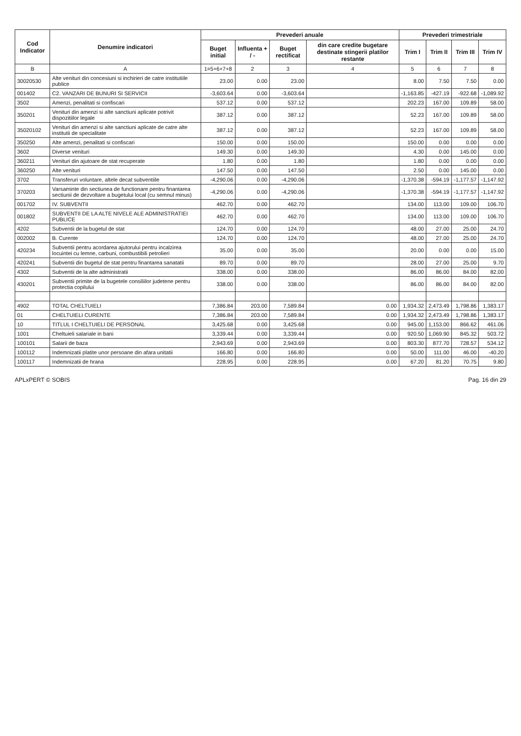| Cod Indicator | Denumire indicatori | Prevederi anuale | | | | Prevederi trimestriale | | | |
| --- | --- | --- | --- | --- | --- | --- | --- | --- | --- |
| | | Buget initial | Influenta + / - | Buget rectificat | din care credite bugetare destinate stingerii platilor restante | Trim I | Trim II | Trim III | Trim IV |
| B | A | 1=5+6+7+8 | 2 | 3 | 4 | 5 | 6 | 7 | 8 |
| 30020530 | Alte venituri din concesiuni si inchirieri de catre institutiile publice | 23.00 | 0.00 | 23.00 | | 8.00 | 7.50 | 7.50 | 0.00 |
| 001402 | C2. VANZARI DE BUNURI SI SERVICII | -3,603.64 | 0.00 | -3,603.64 | | -1,163.85 | -427.19 | -922.68 | -1,089.92 |
| 3502 | Amenzi, penalitati si confiscari | 537.12 | 0.00 | 537.12 | | 202.23 | 167.00 | 109.89 | 58.00 |
| 350201 | Venituri din amenzi si alte sanctiuni aplicate potrivit dispozitiilor legale | 387.12 | 0.00 | 387.12 | | 52.23 | 167.00 | 109.89 | 58.00 |
| 35020102 | Venituri din amenzi si alte sanctiuni aplicate de catre alte institutii de specialitate | 387.12 | 0.00 | 387.12 | | 52.23 | 167.00 | 109.89 | 58.00 |
| 350250 | Alte amenzi, penalitati si confiscari | 150.00 | 0.00 | 150.00 | | 150.00 | 0.00 | 0.00 | 0.00 |
| 3602 | Diverse venituri | 149.30 | 0.00 | 149.30 | | 4.30 | 0.00 | 145.00 | 0.00 |
| 360211 | Venituri din ajutoare de stat recuperate | 1.80 | 0.00 | 1.80 | | 1.80 | 0.00 | 0.00 | 0.00 |
| 360250 | Alte venituri | 147.50 | 0.00 | 147.50 | | 2.50 | 0.00 | 145.00 | 0.00 |
| 3702 | Transferuri voluntare, altele decat subventiile | -4,290.06 | 0.00 | -4,290.06 | | -1,370.38 | -594.19 | -1,177.57 | -1,147.92 |
| 370203 | Varsaminte din sectiunea de functionare pentru finantarea sectiunii de dezvoltare a bugetului local (cu semnul minus) | -4,290.06 | 0.00 | -4,290.06 | | -1,370.38 | -594.19 | -1,177.57 | -1,147.92 |
| 001702 | IV. SUBVENTII | 462.70 | 0.00 | 462.70 | | 134.00 | 113.00 | 109.00 | 106.70 |
| 001802 | SUBVENTII DE LA ALTE NIVELE ALE ADMINISTRATIEI PUBLICE | 462.70 | 0.00 | 462.70 | | 134.00 | 113.00 | 109.00 | 106.70 |
| 4202 | Subventii de la bugetul de stat | 124.70 | 0.00 | 124.70 | | 48.00 | 27.00 | 25.00 | 24.70 |
| 002002 | B. Curente | 124.70 | 0.00 | 124.70 | | 48.00 | 27.00 | 25.00 | 24.70 |
| 420234 | Subventii pentru acordarea ajutorului pentru incalzirea locuintei cu lemne, carbuni, combustibili petrolieri | 35.00 | 0.00 | 35.00 | | 20.00 | 0.00 | 0.00 | 15.00 |
| 420241 | Subventii din bugetul de stat pentru finantarea sanatatii | 89.70 | 0.00 | 89.70 | | 28.00 | 27.00 | 25.00 | 9.70 |
| 4302 | Subventii de la alte administratii | 338.00 | 0.00 | 338.00 | | 86.00 | 86.00 | 84.00 | 82.00 |
| 430201 | Subventii primite de la bugetele consiliilor judetene pentru protectia copilului | 338.00 | 0.00 | 338.00 | | 86.00 | 86.00 | 84.00 | 82.00 |
| 4902 | TOTAL CHELTUIELI | 7,386.84 | 203.00 | 7,589.84 | 0.00 | 1,934.32 | 2,473.49 | 1,798.86 | 1,383.17 |
| 01 | CHELTUIELI CURENTE | 7,386.84 | 203.00 | 7,589.84 | 0.00 | 1,934.32 | 2,473.49 | 1,798.86 | 1,383.17 |
| 10 | TITLUL I CHELTUIELI DE PERSONAL | 3,425.68 | 0.00 | 3,425.68 | 0.00 | 945.00 | 1,153.00 | 866.62 | 461.06 |
| 1001 | Cheltuieli salariale in bani | 3,339.44 | 0.00 | 3,339.44 | 0.00 | 920.50 | 1,069.90 | 845.32 | 503.72 |
| 100101 | Salarii de baza | 2,943.69 | 0.00 | 2,943.69 | 0.00 | 803.30 | 877.70 | 728.57 | 534.12 |
| 100112 | Indemnizatii platite unor persoane din afara unitatii | 166.80 | 0.00 | 166.80 | 0.00 | 50.00 | 111.00 | 46.00 | -40.20 |
| 100117 | Indemnizatii de hrana | 228.95 | 0.00 | 228.95 | 0.00 | 67.20 | 81.20 | 70.75 | 9.80 |
APLxPERT © SOBIS Pag. 16 din 29